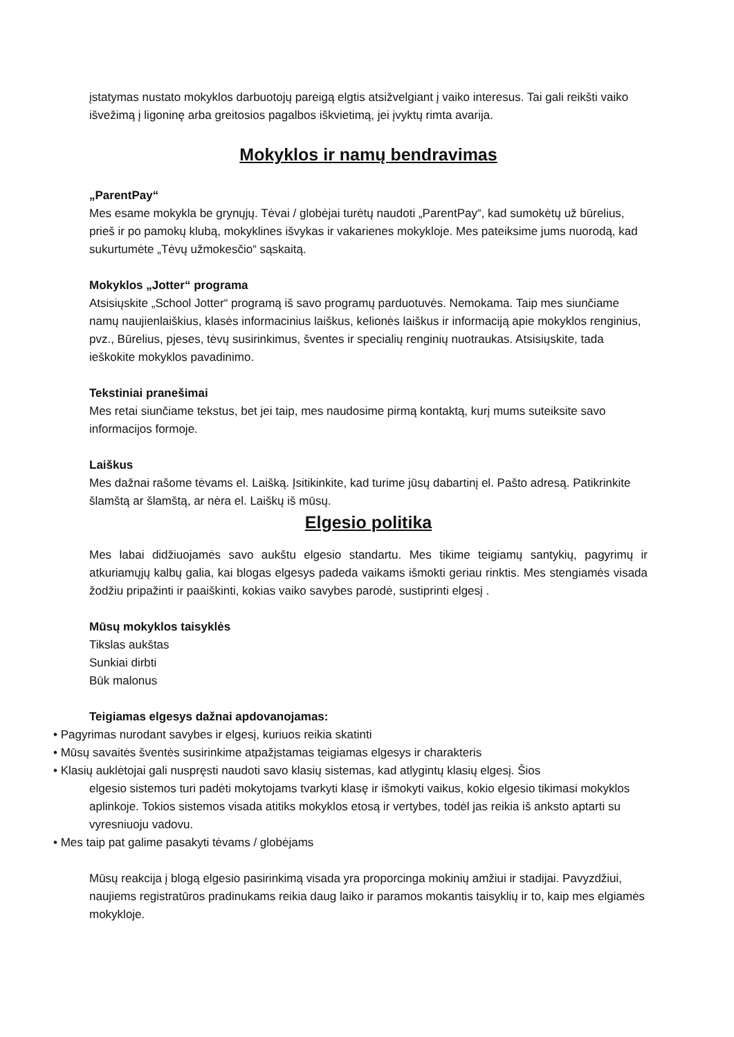įstatymas nustato mokyklos darbuotojų pareigą elgtis atsižvelgiant į vaiko interesus. Tai gali reikšti vaiko išvežimą į ligoninę arba greitosios pagalbos iškvietimą, jei įvyktų rimta avarija.
Mokyklos ir namų bendravimas
„ParentPay“Mes esame mokykla be grynųjų. Tėvai / globėjai turėtų naudoti „ParentPay“, kad sumokėtų už būrelius, prieš ir po pamokų klubą, mokyklines išvykas ir vakarienes mokykloje. Mes pateiksime jums nuorodą, kad sukurtumėte „Tėvų užmokesčio“ sąskaitą.
Mokyklos „Jotter“ programa
Atsisiųskite „School Jotter“ programą iš savo programų parduotuvės. Nemokama. Taip mes siunčiame namų naujienlaiškius, klasės informacinius laiškus, kelionės laiškus ir informaciją apie mokyklos renginius, pvz., Būrelius, pjeses, tėvų susirinkimus, šventes ir specialių renginių nuotraukas. Atsisiųskite, tada ieškokite mokyklos pavadinimo.
Tekstiniai pranešimai
Mes retai siunčiame tekstus, bet jei taip, mes naudosime pirmą kontaktą, kurį mums suteiksite savo informacijos formoje.
Laiškus
Mes dažnai rašome tėvams el. Laišką. Įsitikinkite, kad turime jūsų dabartinį el. Pašto adresą. Patikrinkite šlamštą ar šlamštą, ar nėra el. Laiškų iš mūsų.
Elgesio politika
Mes labai didžiuojamės savo aukštu elgesio standartu. Mes tikime teigiamų santykių, pagyrimų ir atkuriamųjų kalbų galia, kai blogas elgesys padeda vaikams išmokti geriau rinktis. Mes stengiamės visada žodžiu pripažinti ir paaiškinti, kokias vaiko savybes parodė, sustiprinti elgesį .
Mūsų mokyklos taisyklės
Tikslas aukštas
Sunkiai dirbti
Būk malonus
Teigiamas elgesys dažnai apdovanojamas:
• Pagyrimas nurodant savybes ir elgesį, kuriuos reikia skatinti
• Mūsų savaitės šventės susirinkime atpažįstamas teigiamas elgesys ir charakteris
• Klasių auklėtojai gali nuspręsti naudoti savo klasių sistemas, kad atlygintų klasių elgesį. Šios
elgesio sistemos turi padėti mokytojams tvarkyti klasę ir išmokyti vaikus, kokio elgesio tikimasi mokyklos aplinkoje. Tokios sistemos visada atitiks mokyklos etosą ir vertybes, todėl jas reikia iš anksto aptarti su vyresniuoju vadovu.
• Mes taip pat galime pasakyti tėvams / globėjams
Mūsų reakcija į blogą elgesio pasirinkimą visada yra proporcinga mokinių amžiui ir stadijai. Pavyzdžiui, naujiems registratūros pradinukams reikia daug laiko ir paramos mokantis taisyklių ir to, kaip mes elgiamės mokykloje.